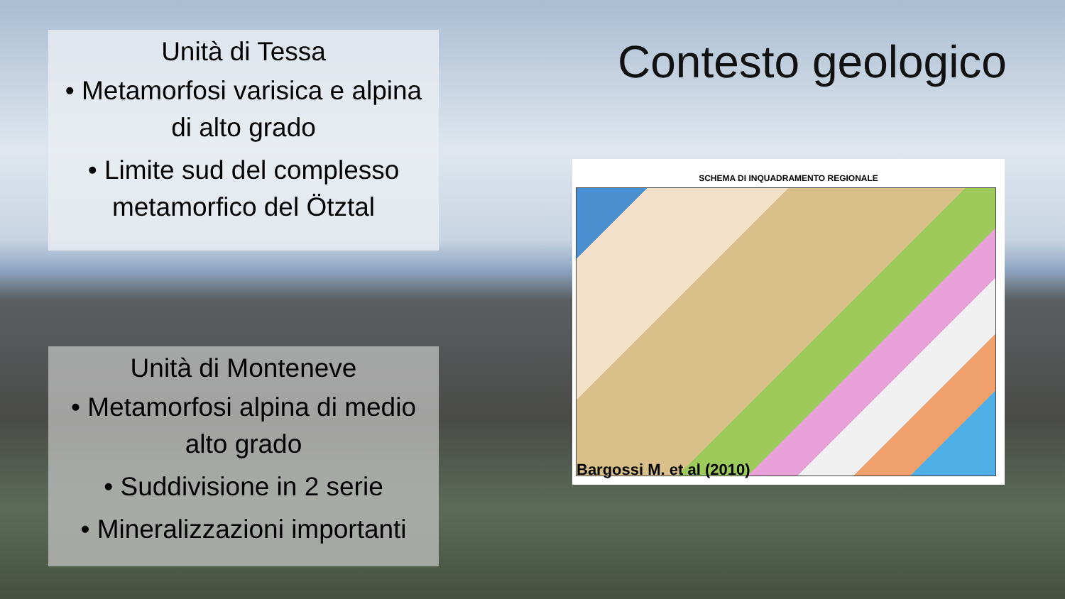Unità di Tessa
• Metamorfosi varisica e alpina di alto grado
• Limite sud del complesso metamorfico del Ötztal
Contesto geologico
Unità di Monteneve
• Metamorfosi alpina di medio alto grado
• Suddivisione in 2 serie
• Mineralizzazioni importanti
SCHEMA DI INQUADRAMENTO REGIONALE
Bargossi M. et al (2010)